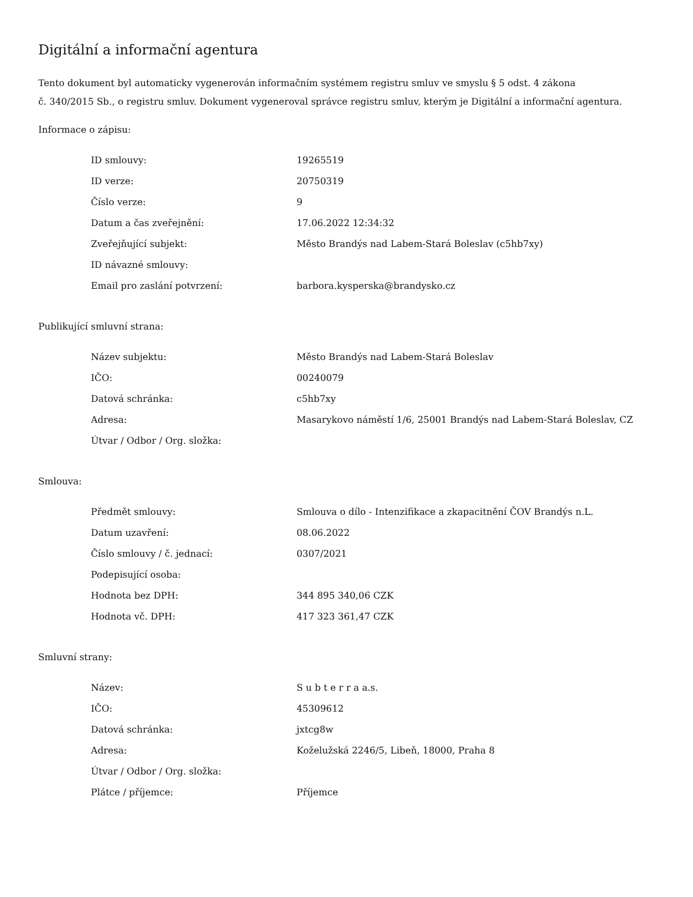Digitální a informační agentura
Tento dokument byl automaticky vygenerován informačním systémem registru smluv ve smyslu § 5 odst. 4 zákona
č. 340/2015 Sb., o registru smluv. Dokument vygeneroval správce registru smluv, kterým je Digitální a informační agentura.
Informace o zápisu:
| ID smlouvy: | 19265519 |
| ID verze: | 20750319 |
| Číslo verze: | 9 |
| Datum a čas zveřejnění: | 17.06.2022 12:34:32 |
| Zveřejňující subjekt: | Město Brandýs nad Labem-Stará Boleslav (c5hb7xy) |
| ID návazné smlouvy: | |
| Email pro zaslání potvrzení: | barbora.kysperska@brandysko.cz |
Publikující smluvní strana:
| Název subjektu: | Město Brandýs nad Labem-Stará Boleslav |
| IČO: | 00240079 |
| Datová schránka: | c5hb7xy |
| Adresa: | Masarykovo náměstí 1/6, 25001 Brandýs nad Labem-Stará Boleslav, CZ |
| Útvar / Odbor / Org. složka: | |
Smlouva:
| Předmět smlouvy: | Smlouva o dílo - Intenzifikace a zkapacitnění ČOV Brandýs n.L. |
| Datum uzavření: | 08.06.2022 |
| Číslo smlouvy / č. jednací: | 0307/2021 |
| Podepisující osoba: | |
| Hodnota bez DPH: | 344 895 340,06 CZK |
| Hodnota vč. DPH: | 417 323 361,47 CZK |
Smluvní strany:
| Název: | S u b t e r r a a.s. |
| IČO: | 45309612 |
| Datová schránka: | jxtcg8w |
| Adresa: | Koželužská 2246/5, Libeň, 18000, Praha 8 |
| Útvar / Odbor / Org. složka: | |
| Plátce / příjemce: | Příjemce |